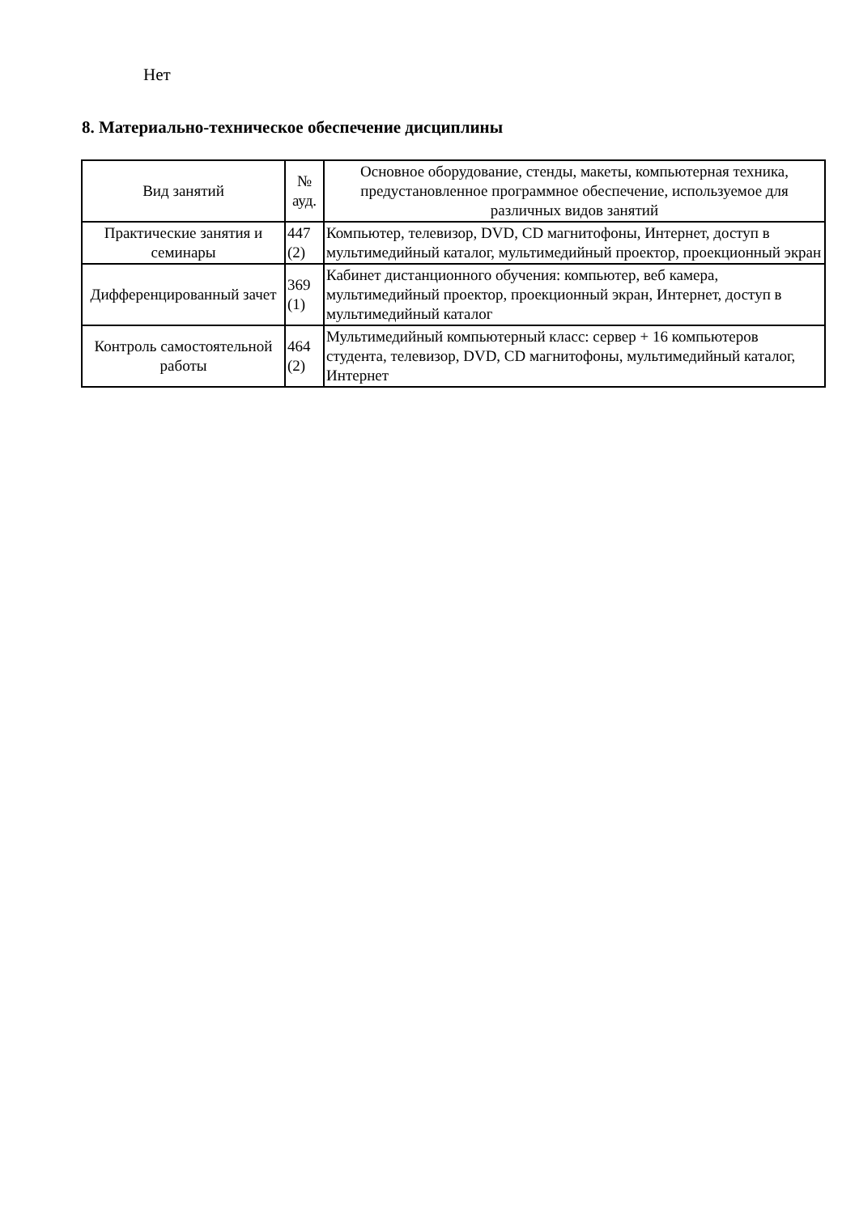Нет
8. Материально-техническое обеспечение дисциплины
| Вид занятий | № ауд. | Основное оборудование, стенды, макеты, компьютерная техника, предустановленное программное обеспечение, используемое для различных видов занятий |
| --- | --- | --- |
| Практические занятия и семинары | 447 (2) | Компьютер, телевизор, DVD, CD магнитофоны, Интернет, доступ в мультимедийный каталог, мультимедийный проектор, проекционный экран |
| Дифференцированный зачет | 369 (1) | Кабинет дистанционного обучения: компьютер, веб камера, мультимедийный проектор, проекционный экран, Интернет, доступ в мультимедийный каталог |
| Контроль самостоятельной работы | 464 (2) | Мультимедийный компьютерный класс: сервер + 16 компьютеров студента, телевизор, DVD, CD магнитофоны, мультимедийный каталог, Интернет |